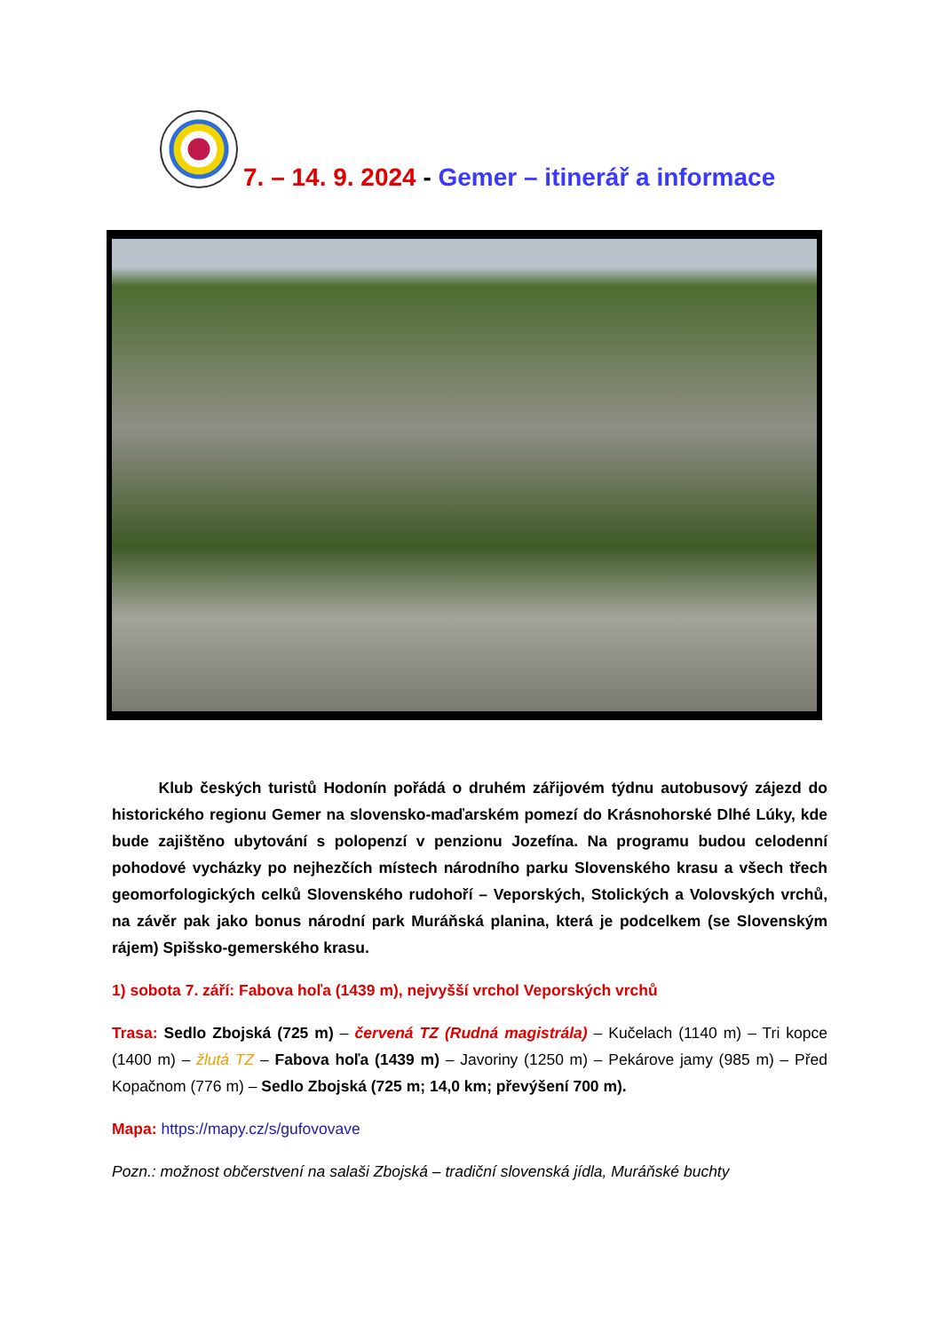7. – 14. 9. 2024 - Gemer – itinerář a informace
   Klub českých turistů Hodonín pořádá o druhém zářijovém týdnu autobusový zájezd do historického regionu Gemer na slovensko-maďarském pomezí do Krásnohorské Dlhé Lúky, kde bude zajištěno ubytování s polopenzí v penzionu Jozefína. Na programu budou celodenní pohodové vycházky po nejhezčích místech národního parku Slovenského krasu a všech třech geomorfologických celků Slovenského rudohoří – Veporských, Stolických a Volovských vrchů, na závěr pak jako bonus národní park Muráňská planina, která je podcelkem (se Slovenským rájem) Spišsko-gemerského krasu.
1) sobota 7. září: Fabova hoľa (1439 m), nejvyšší vrchol Veporských vrchů
Trasa: Sedlo Zbojská (725 m) – červená TZ (Rudná magistrála) – Kučelach (1140 m) – Tri kopce (1400 m) – žlutá TZ – Fabova hoľa (1439 m) – Javoriny (1250 m) – Pekárove jamy (985 m) – Před Kopačnom (776 m) – Sedlo Zbojská (725 m; 14,0 km; převýšení 700 m).
Mapa: https://mapy.cz/s/gufovovave
Pozn.: možnost občerstvení na salaši Zbojská – tradiční slovenská jídla, Muráňské buchty